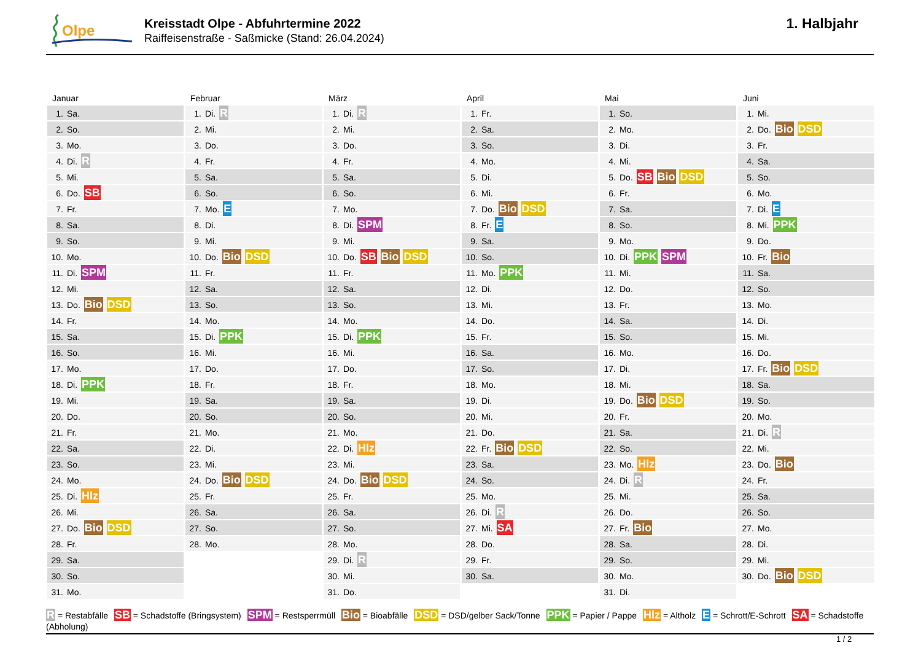Olpe
Kreisstadt Olpe - Abfuhrtermine 2022
Raiffeisenstraße - Saßmicke (Stand: 26.04.2024)
1. Halbjahr
Januar
1. Sa.
2. So.
3. Mo.
4. Di. R
5. Mi.
6. Do. SB
7. Fr.
8. Sa.
9. So.
10. Mo.
11. Di. SPM
12. Mi.
13. Do. Bio DSD
14. Fr.
15. Sa.
16. So.
17. Mo.
18. Di. PPK
19. Mi.
20. Do.
21. Fr.
22. Sa.
23. So.
24. Mo.
25. Di. Hlz
26. Mi.
27. Do. Bio DSD
28. Fr.
29. Sa.
30. So.
31. Mo.
Februar
1. Di. R
2. Mi.
3. Do.
4. Fr.
5. Sa.
6. So.
7. Mo. E
8. Di.
9. Mi.
10. Do. Bio DSD
11. Fr.
12. Sa.
13. So.
14. Mo.
15. Di. PPK
16. Mi.
17. Do.
18. Fr.
19. Sa.
20. So.
21. Mo.
22. Di.
23. Mi.
24. Do. Bio DSD
25. Fr.
26. Sa.
27. So.
28. Mo.
März
1. Di. R
2. Mi.
3. Do.
4. Fr.
5. Sa.
6. So.
7. Mo.
8. Di. SPM
9. Mi.
10. Do. SB Bio DSD
11. Fr.
12. Sa.
13. So.
14. Mo.
15. Di. PPK
16. Mi.
17. Do.
18. Fr.
19. Sa.
20. So.
21. Mo.
22. Di. Hlz
23. Mi.
24. Do. Bio DSD
25. Fr.
26. Sa.
27. So.
28. Mo.
29. Di. R
30. Mi.
31. Do.
April
1. Fr.
2. Sa.
3. So.
4. Mo.
5. Di.
6. Mi.
7. Do. Bio DSD
8. Fr. E
9. Sa.
10. So.
11. Mo. PPK
12. Di.
13. Mi.
14. Do.
15. Fr.
16. Sa.
17. So.
18. Mo.
19. Di.
20. Mi.
21. Do.
22. Fr. Bio DSD
23. Sa.
24. So.
25. Mo.
26. Di. R
27. Mi. SA
28. Do.
29. Fr.
30. Sa.
Mai
1. So.
2. Mo.
3. Di.
4. Mi.
5. Do. SB Bio DSD
6. Fr.
7. Sa.
8. So.
9. Mo.
10. Di. PPK SPM
11. Mi.
12. Do.
13. Fr.
14. Sa.
15. So.
16. Mo.
17. Di.
18. Mi.
19. Do. Bio DSD
20. Fr.
21. Sa.
22. So.
23. Mo. Hlz
24. Di. R
25. Mi.
26. Do.
27. Fr. Bio
28. Sa.
29. So.
30. Mo.
31. Di.
Juni
1. Mi.
2. Do. Bio DSD
3. Fr.
4. Sa.
5. So.
6. Mo.
7. Di. E
8. Mi. PPK
9. Do.
10. Fr. Bio
11. Sa.
12. So.
13. Mo.
14. Di.
15. Mi.
16. Do.
17. Fr. Bio DSD
18. Sa.
19. So.
20. Mo.
21. Di. R
22. Mi.
23. Do. Bio
24. Fr.
25. Sa.
26. So.
27. Mo.
28. Di.
29. Mi.
30. Do. Bio DSD
R = Restabfälle SB = Schadstoffe (Bringsystem) SPM = Restsperrmüll Bio = Bioabfälle DSD = DSD/gelber Sack/Tonne PPK = Papier / Pappe Hlz = Altholz E = Schrott/E-Schrott SA = Schadstoffe (Abholung)
1 / 2